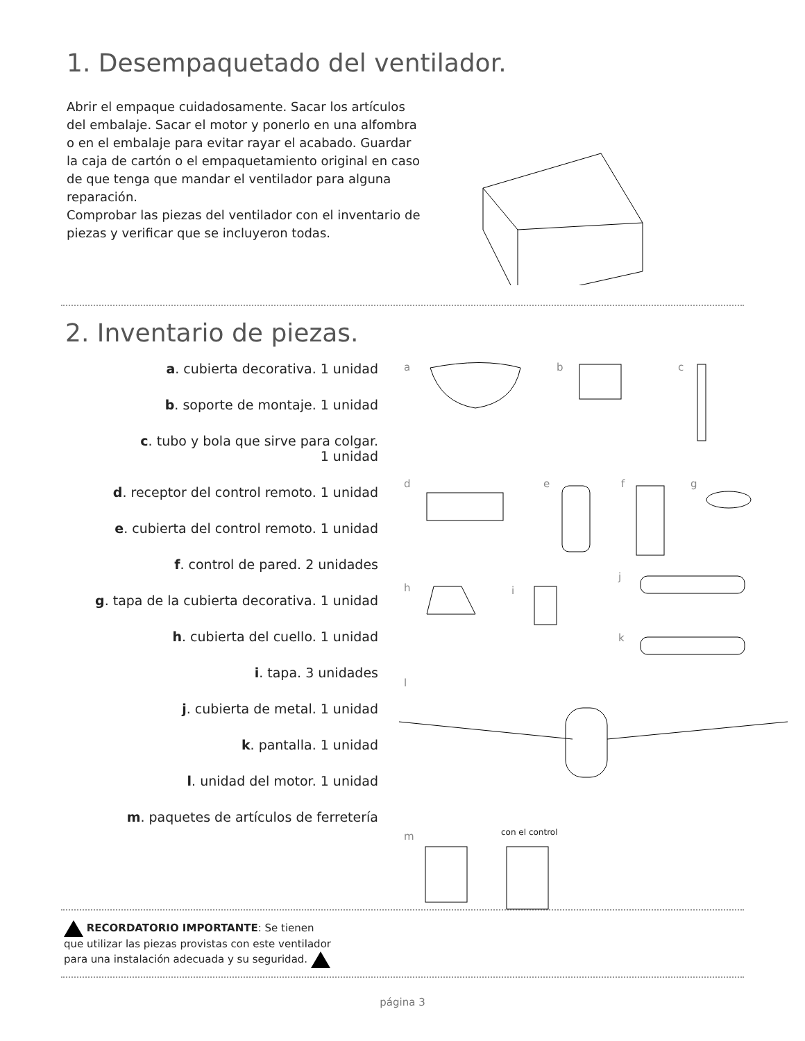1. Desempaquetado del ventilador.
Abrir el empaque cuidadosamente. Sacar los artículos del embalaje. Sacar el motor y ponerlo en una alfombra o en el embalaje para evitar rayar el acabado. Guardar la caja de cartón o el empaquetamiento original en caso de que tenga que mandar el ventilador para alguna reparación.
Comprobar las piezas del ventilador con el inventario de piezas y verificar que se incluyeron todas.
2. Inventario de piezas.
a. cubierta decorativa. 1 unidad
b. soporte de montaje. 1 unidad
c. tubo y bola que sirve para colgar.
1 unidad
d. receptor del control remoto. 1 unidad
e. cubierta del control remoto. 1 unidad
f. control de pared. 2 unidades
g. tapa de la cubierta decorativa. 1 unidad
h. cubierta del cuello. 1 unidad
i. tapa. 3 unidades
j. cubierta de metal. 1 unidad
k. pantalla. 1 unidad
l. unidad del motor. 1 unidad
m. paquetes de artículos de ferretería
a b c
d e f g
h i
j
k
l
m con el control
RECORDATORIO IMPORTANTE: Se tienen que utilizar las piezas provistas con este ventilador para una instalación adecuada y su seguridad.
página 3